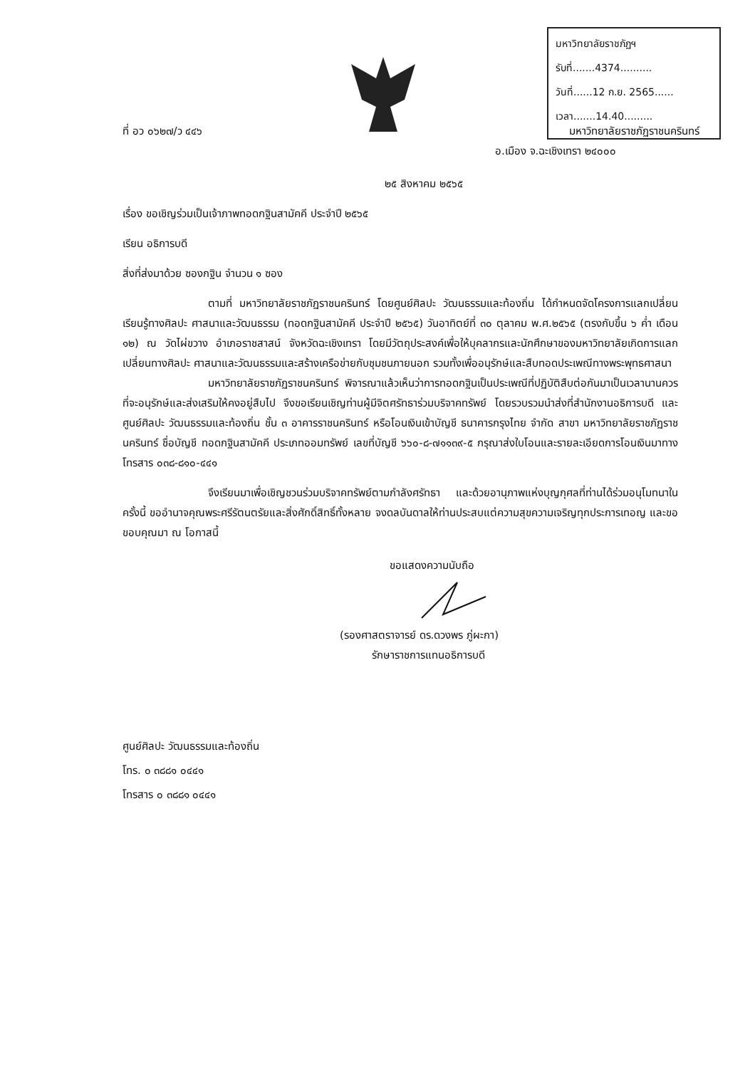มหาวิทยาลัยราชภัฏฯ
รับที่.......4374..........
วันที่......12 ก.ย. 2565......
เวลา.......14.40.........
ที่ อว ๐๖๒๗/ว ๔๔๖ มหาวิทยาลัยราชภัฏราชนครินทร์
อ.เมือง จ.ฉะเชิงเทรา ๒๔๐๐๐
๒๕ สิงหาคม ๒๕๖๕
เรื่อง ขอเชิญร่วมเป็นเจ้าภาพทอดกฐินสามัคคี ประจำปี ๒๕๖๕
เรียน อธิการบดี
สิ่งที่ส่งมาด้วย ซองกฐิน จำนวน ๑ ซอง
ตามที่ มหาวิทยาลัยราชภัฏราชนครินทร์ โดยศูนย์ศิลปะ วัฒนธรรมและท้องถิ่น ได้กำหนดจัดโครงการแลกเปลี่ยนเรียนรู้ทางศิลปะ ศาสนาและวัฒนธรรม (ทอดกฐินสามัคคี ประจำปี ๒๕๖๕) วันอาทิตย์ที่ ๓๐ ตุลาคม พ.ศ.๒๕๖๕ (ตรงกับขึ้น ๖ ค่ำ เดือน ๑๒) ณ วัดไผ่ขวาง อำเภอราชสาสน์ จังหวัดฉะเชิงเทรา โดยมีวัตถุประสงค์เพื่อให้บุคลากรและนักศึกษาของมหาวิทยาลัยเกิดการแลกเปลี่ยนทางศิลปะ ศาสนาและวัฒนธรรมและสร้างเครือข่ายกับชุมชนภายนอก รวมทั้งเพื่ออนุรักษ์และสืบทอดประเพณีทางพระพุทธศาสนา
มหาวิทยาลัยราชภัฏราชนครินทร์ พิจารณาแล้วเห็นว่าการทอดกฐินเป็นประเพณีที่ปฏิบัติสืบต่อกันมาเป็นเวลานานควรที่จะอนุรักษ์และส่งเสริมให้คงอยู่สืบไป จึงขอเรียนเชิญท่านผู้มีจิตศรัทธาร่วมบริจาคทรัพย์ โดยรวบรวมนำส่งที่สำนักงานอธิการบดี และศูนย์ศิลปะ วัฒนธรรมและท้องถิ่น ชั้น ๓ อาคารราชนครินทร์ หรือโอนเงินเข้าบัญชี ธนาคารกรุงไทย จำกัด สาขา มหาวิทยาลัยราชภัฏราชนครินทร์ ชื่อบัญชี ทอดกฐินสามัคคี ประเภทออมทรัพย์ เลขที่บัญชี ๖๖๐-๘-๗๑๑๓๙-๕ กรุณาส่งใบโอนและรายละเอียดการโอนเงินมาทางโทรสาร ๐๓๘-๘๑๐-๔๔๑
จึงเรียนมาเพื่อเชิญชวนร่วมบริจาคทรัพย์ตามกำลังศรัทธา และด้วยอานุภาพแห่งบุญกุศลที่ท่านได้ร่วมอนุโมทนาในครั้งนี้ ขออำนาจคุณพระศรีรัตนตรัยและสิ่งศักดิ์สิทธิ์ทั้งหลาย จงดลบันดาลให้ท่านประสบแต่ความสุขความเจริญทุกประการเทอญ และขอขอบคุณมา ณ โอกาสนี้
ขอแสดงความนับถือ
(รองศาสตราจารย์ ดร.ดวงพร ภู่ผะกา)
รักษาราชการแทนอธิการบดี
ศูนย์ศิลปะ วัฒนธรรมและท้องถิ่น
โทร. ๐ ๓๘๘๑ ๐๔๔๑
โทรสาร ๐ ๓๘๘๑ ๐๔๔๑